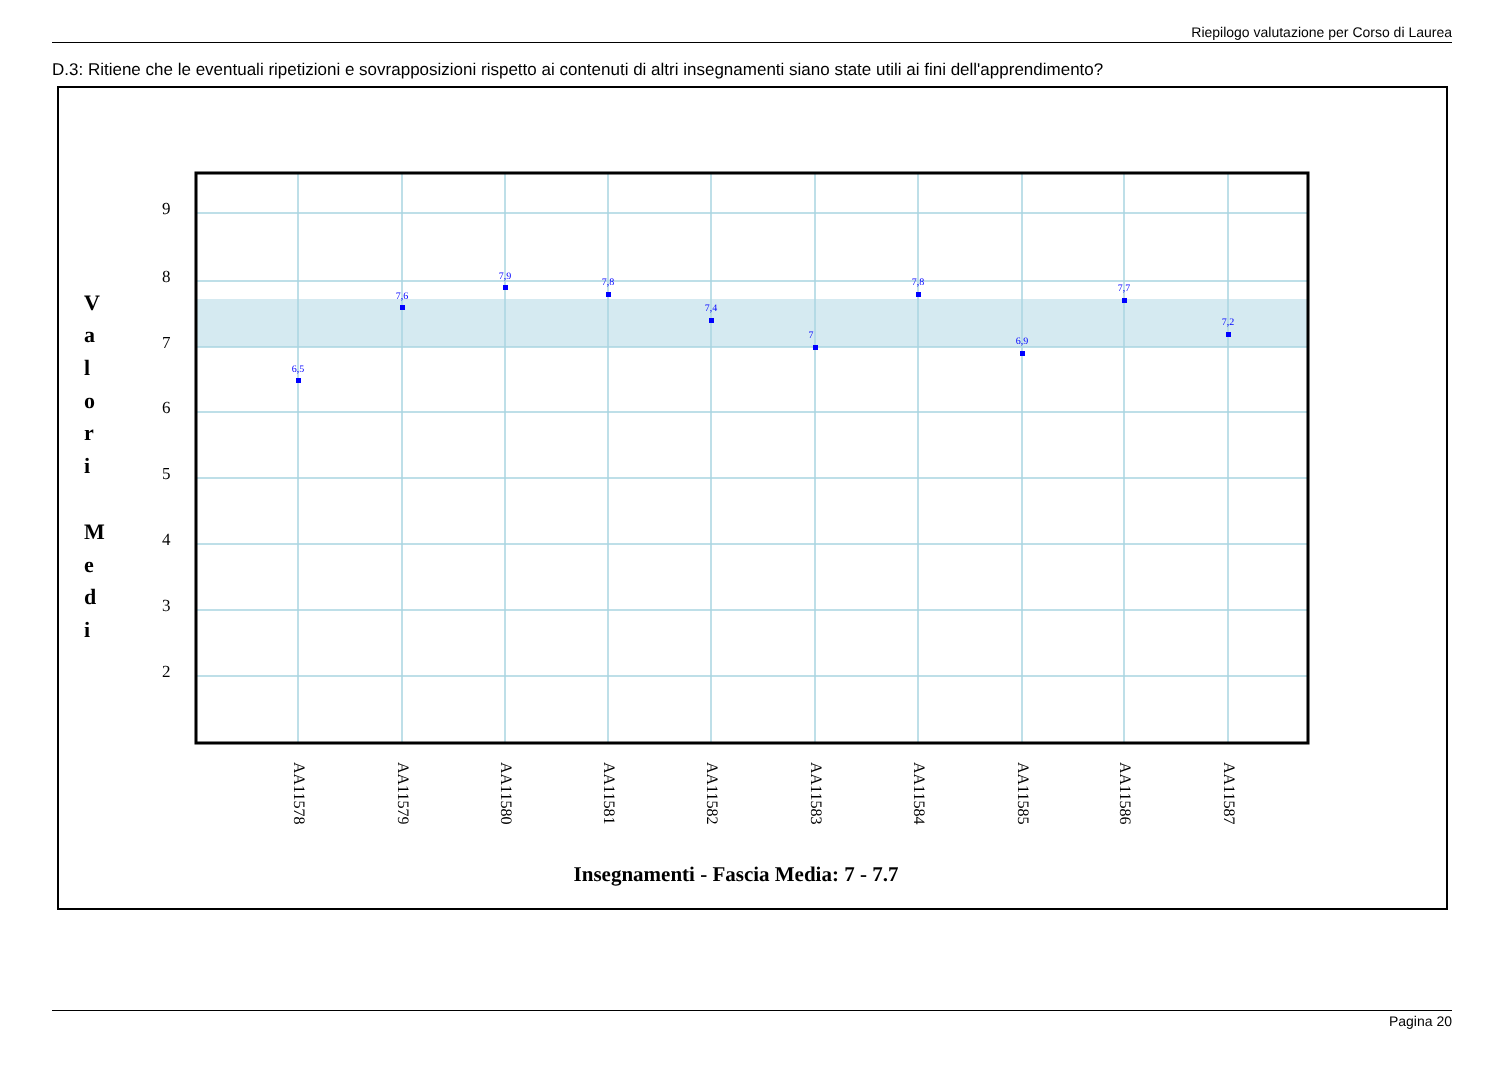Riepilogo valutazione per Corso di Laurea
D.3: Ritiene che le eventuali ripetizioni e sovrapposizioni rispetto ai contenuti di altri insegnamenti siano state utili ai fini dell'apprendimento?
9
8
7
6
5
4
3
2
V
a
l
o
r
i
M
e
d
i
6,5
7,6
7,9
7,8
7,4
7
7,8
6,9
7,7
7,2
AA11578
AA11579
AA11580
AA11581
AA11582
AA11583
AA11584
AA11585
AA11586
AA11587
Insegnamenti - Fascia Media: 7 - 7.7
Pagina 20